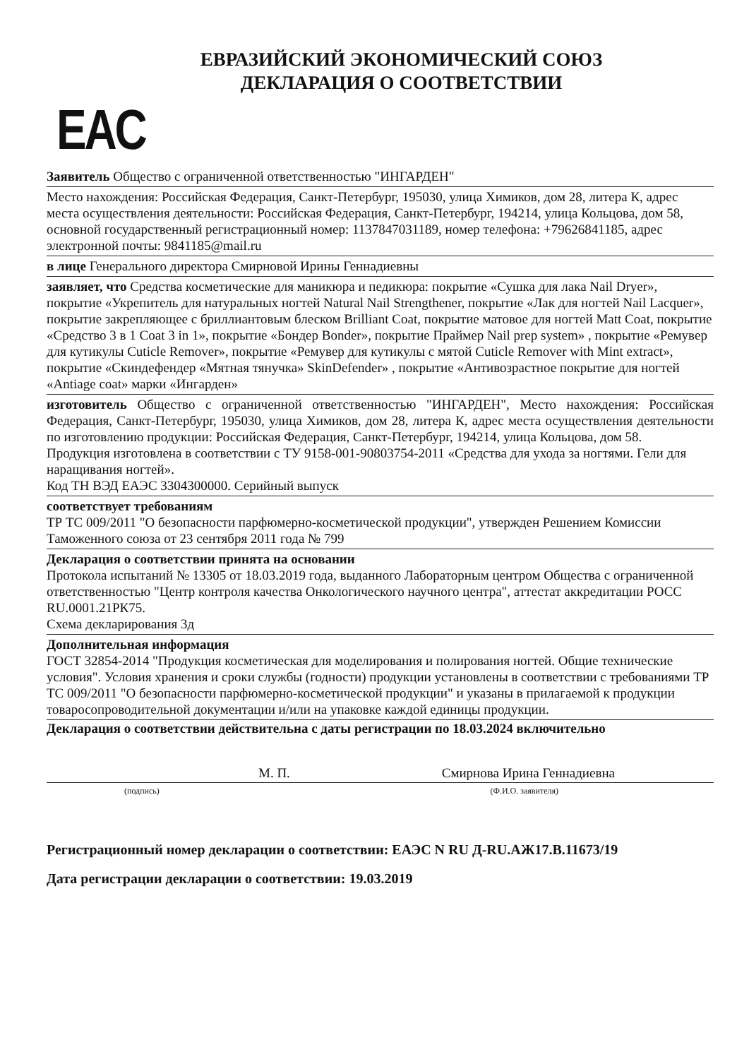ЕВРАЗИЙСКИЙ ЭКОНОМИЧЕСКИЙ СОЮЗ
ДЕКЛАРАЦИЯ О СООТВЕТСТВИИ
EAC
Заявитель Общество с ограниченной ответственностью "ИНГАРДЕН"
Место нахождения: Российская Федерация, Санкт-Петербург, 195030, улица Химиков, дом 28, литера К, адрес места осуществления деятельности: Российская Федерация, Санкт-Петербург, 194214, улица Кольцова, дом 58, основной государственный регистрационный номер: 1137847031189, номер телефона: +79626841185, адрес электронной почты: 9841185@mail.ru
в лице Генерального директора Смирновой Ирины Геннадиевны
заявляет, что Средства косметические для маникюра и педикюра: покрытие «Сушка для лака Nail Dryer», покрытие «Укрепитель для натуральных ногтей Natural Nail Strengthener, покрытие «Лак для ногтей Nail Lacquer», покрытие закрепляющее с бриллиантовым блеском Brilliant Coat, покрытие матовое для ногтей Matt Coat, покрытие «Средство 3 в 1 Coat 3 in 1», покрытие «Бондер Bonder», покрытие Праймер Nail prep system» , покрытие «Ремувер для кутикулы Cuticle Remover», покрытие «Ремувер для кутикулы с мятой Cuticle Remover with Mint extract», покрытие «Скиндефендер «Мятная тянучка» SkinDefender» , покрытие «Антивозрастное покрытие для ногтей «Antiage coat» марки «Ингарден»
изготовитель Общество с ограниченной ответственностью "ИНГАРДЕН", Место нахождения: Российская Федерация, Санкт-Петербург, 195030, улица Химиков, дом 28, литера К, адрес места осуществления деятельности по изготовлению продукции: Российская Федерация, Санкт-Петербург, 194214, улица Кольцова, дом 58.
Продукция изготовлена в соответствии с ТУ 9158-001-90803754-2011 «Средства для ухода за ногтями. Гели для наращивания ногтей».
Код ТН ВЭД ЕАЭС 3304300000. Серийный выпуск
соответствует требованиям
ТР ТС 009/2011 "О безопасности парфюмерно-косметической продукции", утвержден Решением Комиссии Таможенного союза от 23 сентября 2011 года № 799
Декларация о соответствии принята на основании
Протокола испытаний № 13305 от 18.03.2019 года, выданного Лабораторным центром Общества с ограниченной ответственностью "Центр контроля качества Онкологического научного центра", аттестат аккредитации РОСС RU.0001.21РК75.
Схема декларирования 3д
Дополнительная информация
ГОСТ 32854-2014 "Продукция косметическая для моделирования и полирования ногтей. Общие технические условия". Условия хранения и сроки службы (годности) продукции установлены в соответствии с требованиями ТР ТС 009/2011 "О безопасности парфюмерно-косметической продукции" и указаны в прилагаемой к продукции товаросопроводительной документации и/или на упаковке каждой единицы продукции.
Декларация о соответствии действительна с даты регистрации по 18.03.2024 включительно
М. П. Смирнова Ирина Геннадиевна
(подпись) (Ф.И.О. заявителя)
Регистрационный номер декларации о соответствии: ЕАЭС N RU Д-RU.АЖ17.В.11673/19
Дата регистрации декларации о соответствии: 19.03.2019